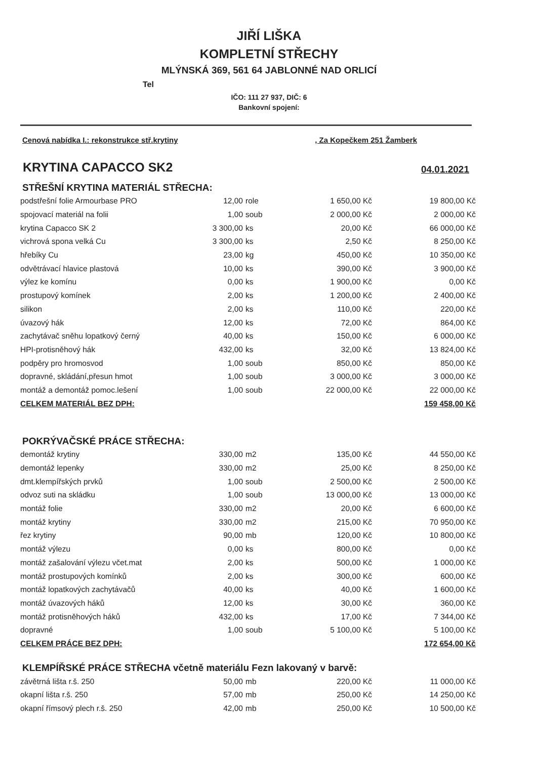JIŘÍ LIŠKA
KOMPLETNÍ STŘECHY
MLÝNSKÁ 369, 561 64 JABLONNÉ NAD ORLICÍ
Tel
IČO: 111 27 937, DIČ: 6
Bankovní spojení:
Cenová nabídka I.: rekonstrukce stř.krytiny, Za Kopečkem 251 Žamberk
KRYTINA CAPACCO SK2 04.01.2021
STŘEŠNÍ KRYTINA MATERIÁL STŘECHA:
| podstřešní folie Armourbase PRO | 12,00 | role | 1 650,00 Kč | 19 800,00 Kč |
| spojovací materiál na folii | 1,00 | soub | 2 000,00 Kč | 2 000,00 Kč |
| krytina Capacco SK 2 | 3 300,00 | ks | 20,00 Kč | 66 000,00 Kč |
| vichrová spona velká Cu | 3 300,00 | ks | 2,50 Kč | 8 250,00 Kč |
| hřebíky Cu | 23,00 | kg | 450,00 Kč | 10 350,00 Kč |
| odvětrávací hlavice plastová | 10,00 | ks | 390,00 Kč | 3 900,00 Kč |
| výlez ke komínu | 0,00 | ks | 1 900,00 Kč | 0,00 Kč |
| prostupový komínek | 2,00 | ks | 1 200,00 Kč | 2 400,00 Kč |
| silikon | 2,00 | ks | 110,00 Kč | 220,00 Kč |
| úvazový hák | 12,00 | ks | 72,00 Kč | 864,00 Kč |
| zachytávač sněhu lopatkový černý | 40,00 | ks | 150,00 Kč | 6 000,00 Kč |
| HPI-protisněhový hák | 432,00 | ks | 32,00 Kč | 13 824,00 Kč |
| podpěry pro hromosvod | 1,00 | soub | 850,00 Kč | 850,00 Kč |
| dopravné, skládání,přesun hmot | 1,00 | soub | 3 000,00 Kč | 3 000,00 Kč |
| montáž a demontáž pomoc.lešení | 1,00 | soub | 22 000,00 Kč | 22 000,00 Kč |
| CELKEM MATERIÁL BEZ DPH: | | | | 159 458,00 Kč |
POKRÝVAČSKÉ PRÁCE STŘECHA:
| demontáž krytiny | 330,00 | m2 | 135,00 Kč | 44 550,00 Kč |
| demontáž lepenky | 330,00 | m2 | 25,00 Kč | 8 250,00 Kč |
| dmt.klempířských prvků | 1,00 | soub | 2 500,00 Kč | 2 500,00 Kč |
| odvoz suti na skládku | 1,00 | soub | 13 000,00 Kč | 13 000,00 Kč |
| montáž folie | 330,00 | m2 | 20,00 Kč | 6 600,00 Kč |
| montáž krytiny | 330,00 | m2 | 215,00 Kč | 70 950,00 Kč |
| řez krytiny | 90,00 | mb | 120,00 Kč | 10 800,00 Kč |
| montáž výlezu | 0,00 | ks | 800,00 Kč | 0,00 Kč |
| montáž zašalování výlezu včet.mat | 2,00 | ks | 500,00 Kč | 1 000,00 Kč |
| montáž prostupových komínků | 2,00 | ks | 300,00 Kč | 600,00 Kč |
| montáž lopatkových zachytávačů | 40,00 | ks | 40,00 Kč | 1 600,00 Kč |
| montáž úvazových háků | 12,00 | ks | 30,00 Kč | 360,00 Kč |
| montáž protisněhových háků | 432,00 | ks | 17,00 Kč | 7 344,00 Kč |
| dopravné | 1,00 | soub | 5 100,00 Kč | 5 100,00 Kč |
| CELKEM PRÁCE BEZ DPH: | | | | 172 654,00 Kč |
KLEMPÍŘSKÉ PRÁCE STŘECHA včetně materiálu Fezn lakovaný v barvě:
| závětrná lišta r.š. 250 | 50,00 | mb | 220,00 Kč | 11 000,00 Kč |
| okapní lišta r.š. 250 | 57,00 | mb | 250,00 Kč | 14 250,00 Kč |
| okapní římsový plech r.š. 250 | 42,00 | mb | 250,00 Kč | 10 500,00 Kč |